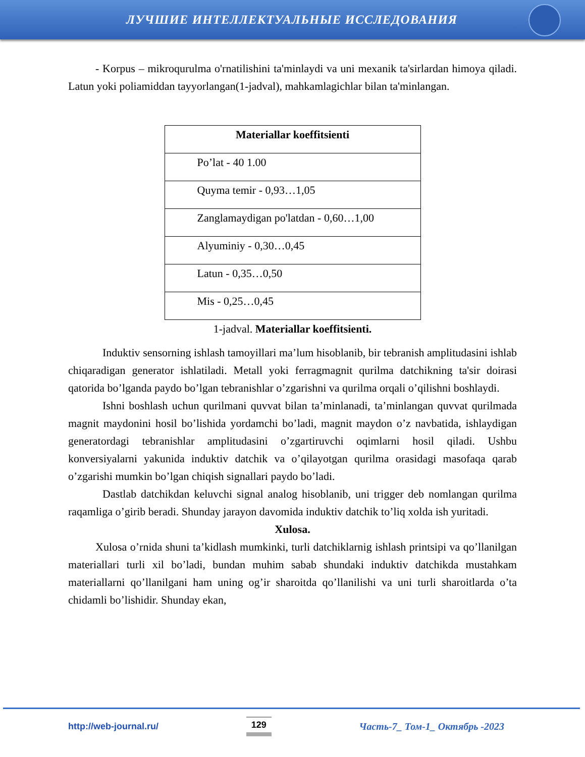ЛУЧШИЕ ИНТЕЛЛЕКТУАЛЬНЫЕ ИССЛЕДОВАНИЯ
- Korpus – mikroqurulma o'rnatilishini ta'minlaydi va uni mexanik ta'sirlardan himoya qiladi. Latun yoki poliamiddan tayyorlangan(1-jadval), mahkamlagichlar bilan ta'minlangan.
| Materiallar koeffitsienti |
| --- |
| Po’lat - 40 1.00 |
| Quyma temir - 0,93…1,05 |
| Zanglamaydigan po'latdan - 0,60…1,00 |
| Alyuminiy - 0,30…0,45 |
| Latun - 0,35…0,50 |
| Mis - 0,25…0,45 |
1-jadval. Materiallar koeffitsienti.
Induktiv sensorning ishlash tamoyillari ma’lum hisoblanib, bir tebranish amplitudasini ishlab chiqaradigan generator ishlatiladi. Metall yoki ferragmagnit qurilma datchikning ta'sir doirasi qatorida bo’lganda paydo bo’lgan tebranishlar o’zgarishni va qurilma orqali o’qilishni boshlaydi.
Ishni boshlash uchun qurilmani quvvat bilan ta’minlanadi, ta’minlangan quvvat qurilmada magnit maydonini hosil bo’lishida yordamchi bo’ladi, magnit maydon o’z navbatida, ishlaydigan generatordagi tebranishlar amplitudasini o’zgartiruvchi oqimlarni hosil qiladi. Ushbu konversiyalarni yakunida induktiv datchik va o’qilayotgan qurilma orasidagi masofaqa qarab o’zgarishi mumkin bo’lgan chiqish signallari paydo bo’ladi.
Dastlab datchikdan keluvchi signal analog hisoblanib, uni trigger deb nomlangan qurilma raqamliga o’girib beradi. Shunday jarayon davomida induktiv datchik to’liq xolda ish yuritadi.
Xulosa.
Xulosa o’rnida shuni ta’kidlash mumkinki, turli datchiklarnig ishlash printsipi va qo’llanilgan materiallari turli xil bo’ladi, bundan muhim sabab shundaki induktiv datchikda mustahkam materiallarni qo’llanilgani ham uning og’ir sharoitda qo’llanilishi va uni turli sharoitlarda o’ta chidamli bo’lishidir. Shunday ekan,
http://web-journal.ru/ 129 Часть-7_ Том-1_ Октябрь -2023